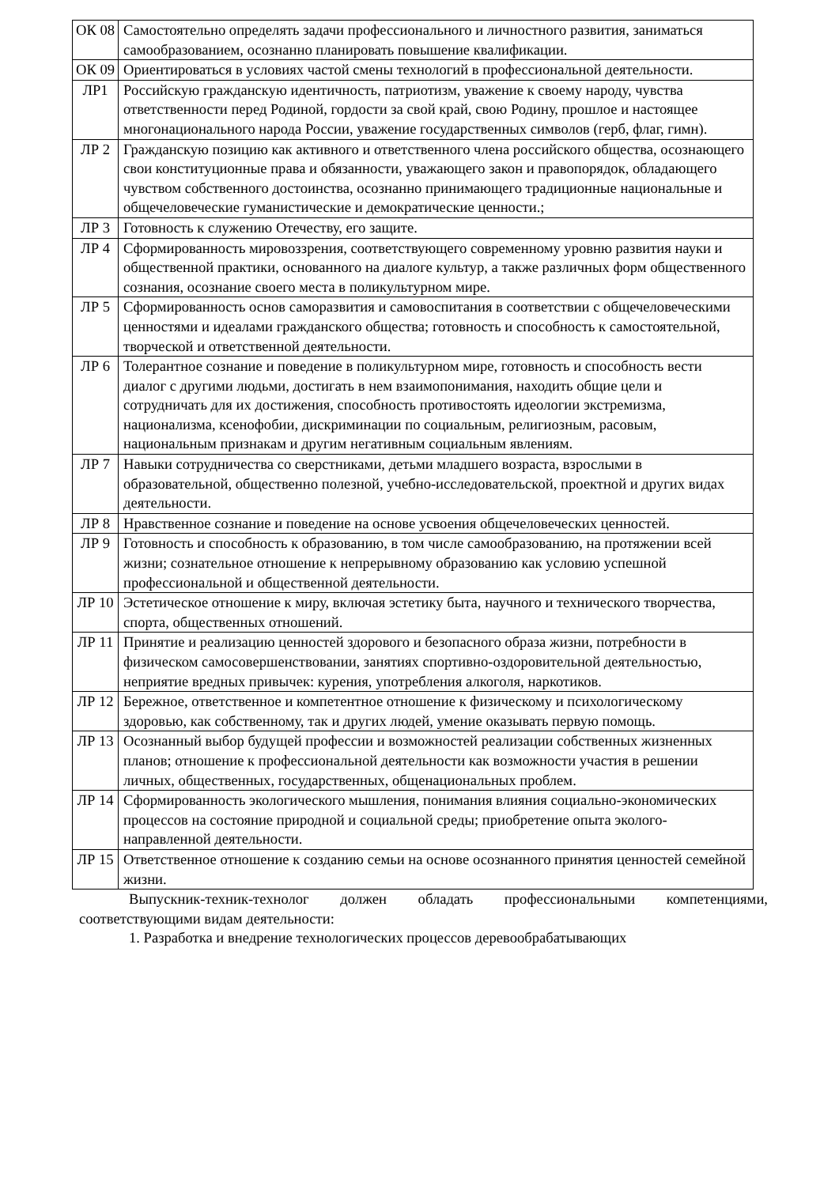| ОК 08 | Самостоятельно определять задачи профессионального и личностного развития, заниматься самообразованием, осознанно планировать повышение квалификации. |
| ОК 09 | Ориентироваться в условиях частой смены технологий в профессиональной деятельности. |
| ЛР1 | Российскую гражданскую идентичность, патриотизм, уважение к своему народу, чувства ответственности перед Родиной, гордости за свой край, свою Родину, прошлое и настоящее многонационального народа России, уважение государственных символов (герб, флаг, гимн). |
| ЛР 2 | Гражданскую позицию как активного и ответственного члена российского общества, осознающего свои конституционные права и обязанности, уважающего закон и правопорядок, обладающего чувством собственного достоинства, осознанно принимающего традиционные национальные и общечеловеческие гуманистические и демократические ценности.; |
| ЛР 3 | Готовность к служению Отечеству, его защите. |
| ЛР 4 | Сформированность мировоззрения, соответствующего современному уровню развития науки и общественной практики, основанного на диалоге культур, а также различных форм общественного сознания, осознание своего места в поликультурном мире. |
| ЛР 5 | Сформированность основ саморазвития и самовоспитания в соответствии с общечеловеческими ценностями и идеалами гражданского общества; готовность и способность к самостоятельной, творческой и ответственной деятельности. |
| ЛР 6 | Толерантное сознание и поведение в поликультурном мире, готовность и способность вести диалог с другими людьми, достигать в нем взаимопонимания, находить общие цели и сотрудничать для их достижения, способность противостоять идеологии экстремизма, национализма, ксенофобии, дискриминации по социальным, религиозным, расовым, национальным признакам и другим негативным социальным явлениям. |
| ЛР 7 | Навыки сотрудничества со сверстниками, детьми младшего возраста, взрослыми в образовательной, общественно полезной, учебно-исследовательской, проектной и других видах деятельности. |
| ЛР 8 | Нравственное сознание и поведение на основе усвоения общечеловеческих ценностей. |
| ЛР 9 | Готовность и способность к образованию, в том числе самообразованию, на протяжении всей жизни; сознательное отношение к непрерывному образованию как условию успешной профессиональной и общественной деятельности. |
| ЛР 10 | Эстетическое отношение к миру, включая эстетику быта, научного и технического творчества, спорта, общественных отношений. |
| ЛР 11 | Принятие и реализацию ценностей здорового и безопасного образа жизни, потребности в физическом самосовершенствовании, занятиях спортивно-оздоровительной деятельностью, неприятие вредных привычек: курения, употребления алкоголя, наркотиков. |
| ЛР 12 | Бережное, ответственное и компетентное отношение к физическому и психологическому здоровью, как собственному, так и других людей, умение оказывать первую помощь. |
| ЛР 13 | Осознанный выбор будущей профессии и возможностей реализации собственных жизненных планов; отношение к профессиональной деятельности как возможности участия в решении личных, общественных, государственных, общенациональных проблем. |
| ЛР 14 | Сформированность экологического мышления, понимания влияния социально-экономических процессов на состояние природной и социальной среды; приобретение опыта эколого-направленной деятельности. |
| ЛР 15 | Ответственное отношение к созданию семьи на основе осознанного принятия ценностей семейной жизни. |
Выпускник-техник-технолог должен обладать профессиональными компетенциями, соответствующими видам деятельности:
1. Разработка и внедрение технологических процессов деревообрабатывающих